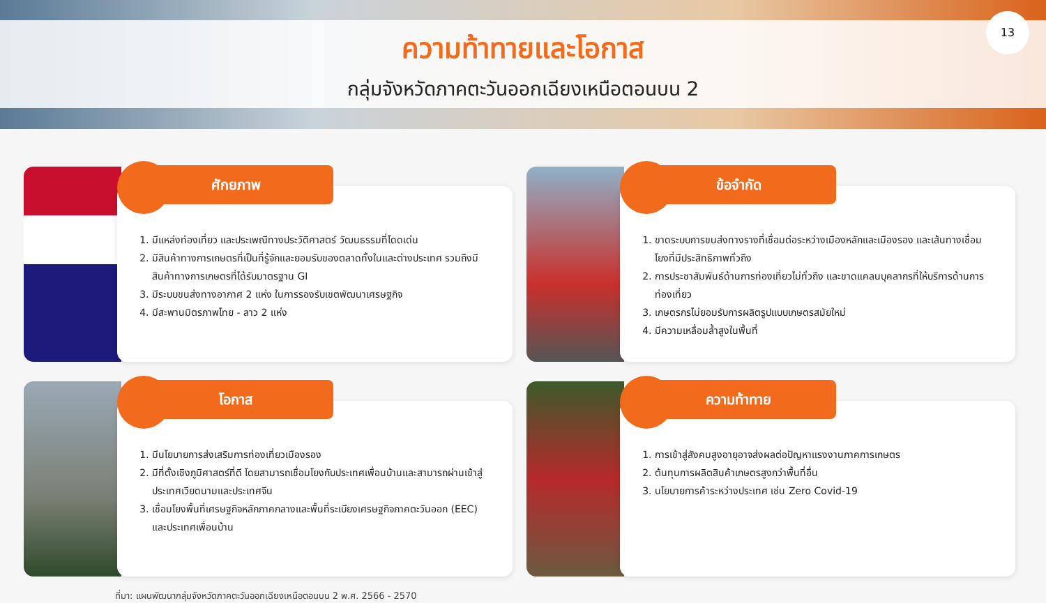ความท้าทายและโอกาส
กลุ่มจังหวัดภาคตะวันออกเฉียงเหนือตอนบน 2
13
ศักยภาพ
1. มีแหล่งท่องเที่ยว และประเพณีทางประวัติศาสตร์ วัฒนธรรมที่โดดเด่น
2. มีสินค้าทางการเกษตรที่เป็นที่รู้จักและยอมรับของตลาดทั้งในและต่างประเทศ รวมถึงมีสินค้าทางการเกษตรที่ได้รับมาตรฐาน GI
3. มีระบบขนส่งทางอากาศ 2 แห่ง ในการรองรับเขตพัฒนาเศรษฐกิจ
4. มีสะพานมิตรภาพไทย - ลาว 2 แห่ง
ข้อจำกัด
1. ขาดระบบการขนส่งทางรางที่เชื่อมต่อระหว่างเมืองหลักและเมืองรอง และเส้นทางเชื่อมโยงที่มีประสิทธิภาพทั่วถึง
2. การประชาสัมพันธ์ด้านการท่องเที่ยวไม่ทั่วถึง และขาดแคลนบุคลากรที่ให้บริการด้านการท่องเที่ยว
3. เกษตรกรไม่ยอมรับการผลิตรูปแบบเกษตรสมัยใหม่
4. มีความเหลื่อมล้ำสูงในพื้นที่
โอกาส
1. มีนโยบายการส่งเสริมการท่องเที่ยวเมืองรอง
2. มีที่ตั้งเชิงภูมิศาสตร์ที่ดี โดยสามารถเชื่อมโยงกับประเทศเพื่อนบ้านและสามารถผ่านเข้าสู่ประเทศเวียดนามและประเทศจีน
3. เชื่อมโยงพื้นที่เศรษฐกิจหลักภาคกลางและพื้นที่ระเบียงเศรษฐกิจภาคตะวันออก (EEC) และประเทศเพื่อนบ้าน
ความท้าทาย
1. การเข้าสู่สังคมสูงอายุอาจส่งผลต่อปัญหาแรงงานภาคการเกษตร
2. ต้นทุนการผลิตสินค้าเกษตรสูงกว่าพื้นที่อื่น
3. นโยบายการค้าระหว่างประเทศ เช่น Zero Covid-19
ที่มา: แผนพัฒนากลุ่มจังหวัดภาคตะวันออกเฉียงเหนือตอนบน 2 พ.ศ. 2566 - 2570